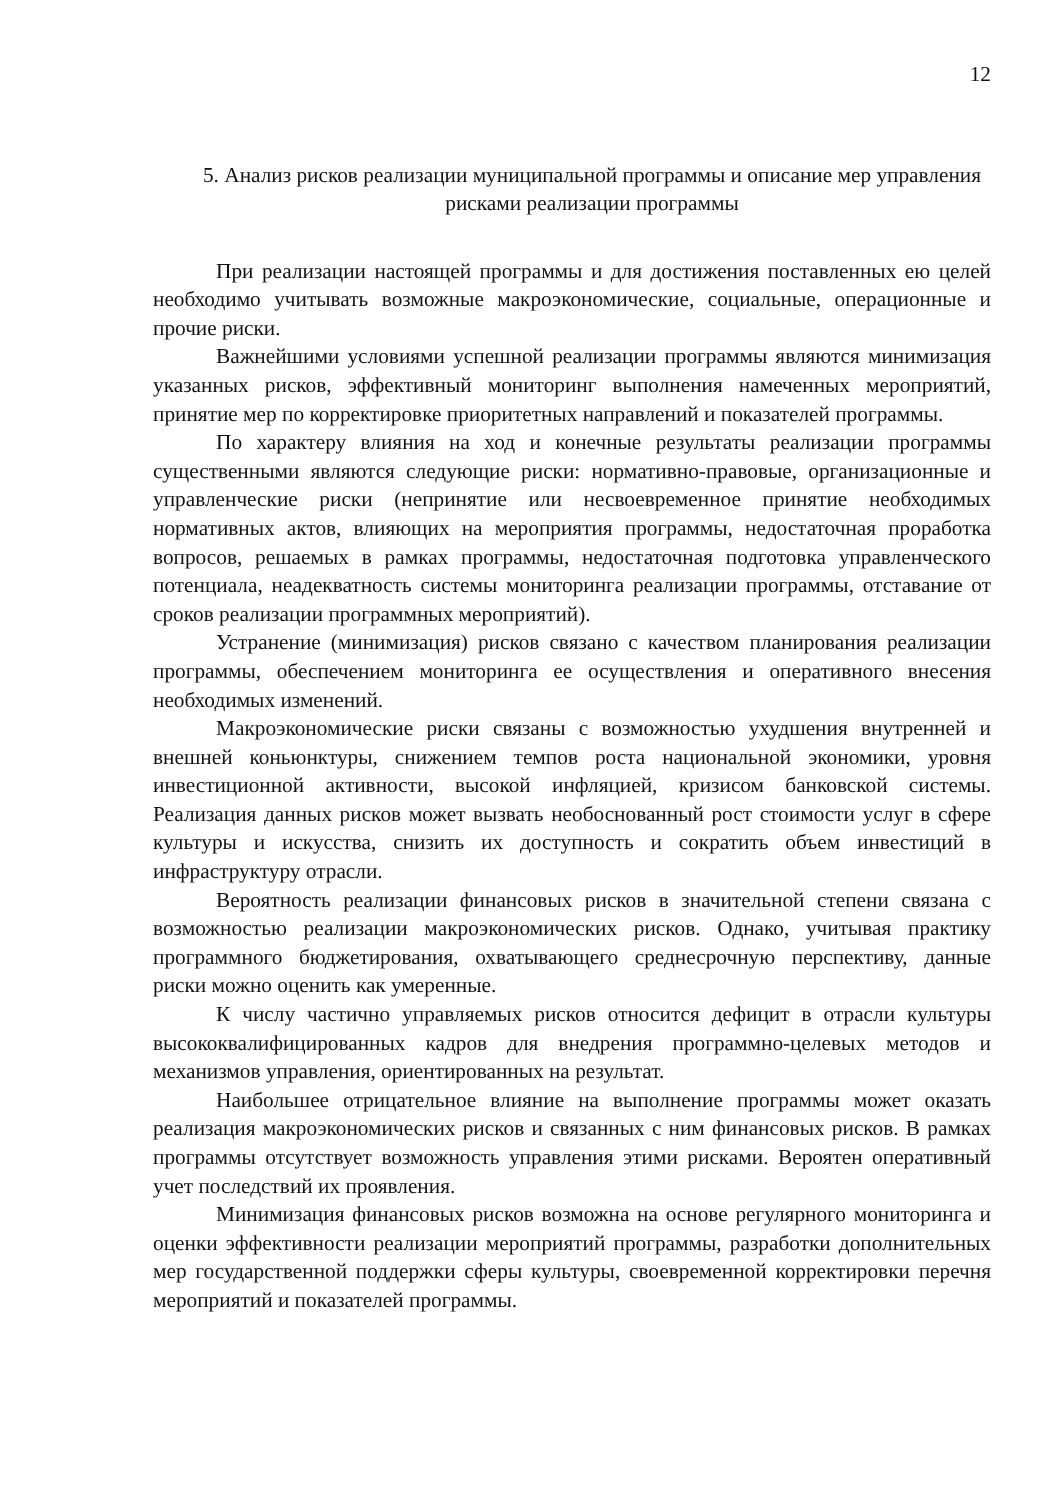12
5. Анализ рисков реализации муниципальной программы и описание мер управления рисками реализации программы
При реализации настоящей программы и для достижения поставленных ею целей необходимо учитывать возможные макроэкономические, социальные, операционные и прочие риски.
Важнейшими условиями успешной реализации программы являются минимизация указанных рисков, эффективный мониторинг выполнения намеченных мероприятий, принятие мер по корректировке приоритетных направлений и показателей программы.
По характеру влияния на ход и конечные результаты реализации программы существенными являются следующие риски: нормативно-правовые, организационные и управленческие риски (непринятие или несвоевременное принятие необходимых нормативных актов, влияющих на мероприятия программы, недостаточная проработка вопросов, решаемых в рамках программы, недостаточная подготовка управленческого потенциала, неадекватность системы мониторинга реализации программы, отставание от сроков реализации программных мероприятий).
Устранение (минимизация) рисков связано с качеством планирования реализации программы, обеспечением мониторинга ее осуществления и оперативного внесения необходимых изменений.
Макроэкономические риски связаны с возможностью ухудшения внутренней и внешней коньюнктуры, снижением темпов роста национальной экономики, уровня инвестиционной активности, высокой инфляцией, кризисом банковской системы. Реализация данных рисков может вызвать необоснованный рост стоимости услуг в сфере культуры и искусства, снизить их доступность и сократить объем инвестиций в инфраструктуру отрасли.
Вероятность реализации финансовых рисков в значительной степени связана с возможностью реализации макроэкономических рисков. Однако, учитывая практику программного бюджетирования, охватывающего среднесрочную перспективу, данные риски можно оценить как умеренные.
К числу частично управляемых рисков относится дефицит в отрасли культуры высококвалифицированных кадров для внедрения программно-целевых методов и механизмов управления, ориентированных на результат.
Наибольшее отрицательное влияние на выполнение программы может оказать реализация макроэкономических рисков и связанных с ним финансовых рисков. В рамках программы отсутствует возможность управления этими рисками. Вероятен оперативный учет последствий их проявления.
Минимизация финансовых рисков возможна на основе регулярного мониторинга и оценки эффективности реализации мероприятий программы, разработки дополнительных мер государственной поддержки сферы культуры, своевременной корректировки перечня мероприятий и показателей программы.